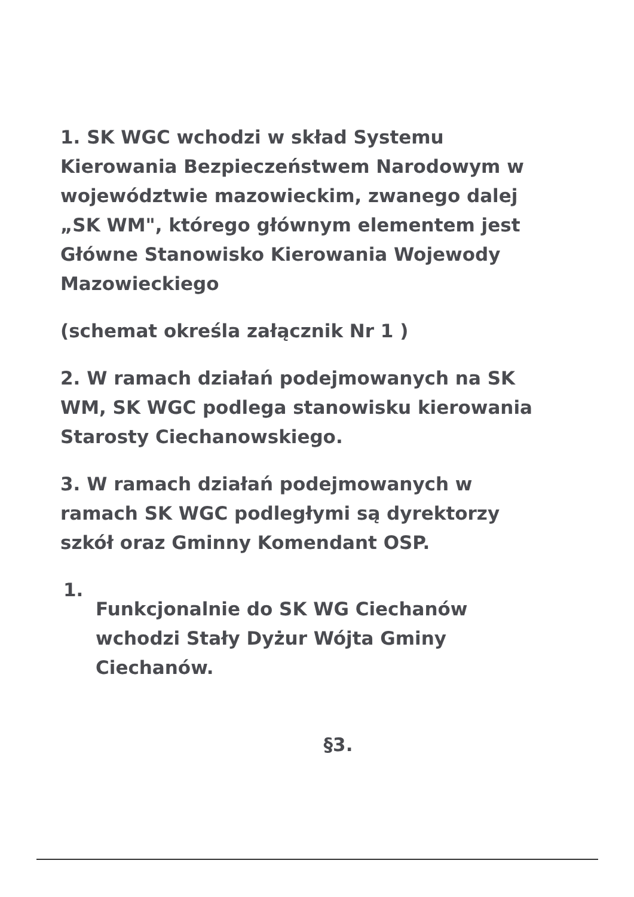1. SK WGC wchodzi w skład Systemu Kierowania Bezpieczeństwem Narodowym w województwie mazowieckim, zwanego dalej „SK WM", którego głównym elementem jest Główne Stanowisko Kierowania Wojewody Mazowieckiego
(schemat określa załącznik Nr 1 )
2. W ramach działań podejmowanych na SK WM, SK WGC podlega stanowisku kierowania Starosty Ciechanowskiego.
3. W ramach działań podejmowanych w ramach SK WGC podległymi są dyrektorzy szkół oraz Gminny Komendant OSP.
1. Funkcjonalnie do SK WG Ciechanów wchodzi Stały Dyżur Wójta Gminy Ciechanów.
§3.